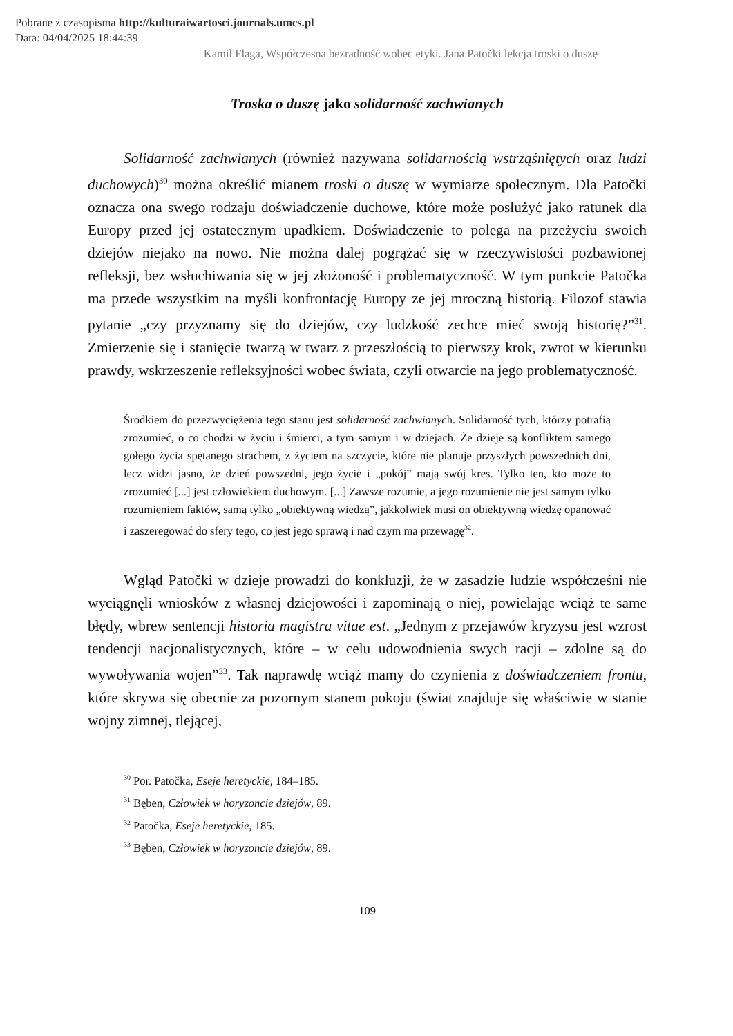Pobrane z czasopisma http://kulturaiwartosci.journals.umcs.pl
Data: 04/04/2025 18:44:39
Kamil Flaga, Współczesna bezradność wobec etyki. Jana Patočki lekcja troski o duszę
Troska o duszę jako solidarność zachwianych
Solidarność zachwianych (również nazywana solidarnością wstrząśniętych oraz ludzi duchowych)<sup>30</sup> można określić mianem troski o duszę w wymiarze społecznym. Dla Patočki oznacza ona swego rodzaju doświadczenie duchowe, które może posłużyć jako ratunek dla Europy przed jej ostatecznym upadkiem. Doświadczenie to polega na przeżyciu swoich dziejów niejako na nowo. Nie można dalej pogrążać się w rzeczywistości pozbawionej refleksji, bez wsłuchiwania się w jej złożoność i problematyczność. W tym punkcie Patočka ma przede wszystkim na myśli konfrontację Europy ze jej mroczną historią. Filozof stawia pytanie „czy przyznamy się do dziejów, czy ludzkość zechce mieć swoją historię?”<sup>31</sup>. Zmierzenie się i stanięcie twarzą w twarz z przeszłością to pierwszy krok, zwrot w kierunku prawdy, wskrzeszenie refleksyjności wobec świata, czyli otwarcie na jego problematyczność.
Środkiem do przezwyciężenia tego stanu jest solidarność zachwianych. Solidarność tych, którzy potrafią zrozumieć, o co chodzi w życiu i śmierci, a tym samym i w dziejach. Że dzieje są konfliktem samego gołego życia spętanego strachem, z życiem na szczycie, które nie planuje przyszłych powszednich dni, lecz widzi jasno, że dzień powszedni, jego życie i „pokój” mają swój kres. Tylko ten, kto może to zrozumieć [...] jest człowiekiem duchowym. [...] Zawsze rozumie, a jego rozumienie nie jest samym tylko rozumieniem faktów, samą tylko „obiektywną wiedzą”, jakkolwiek musi on obiektywną wiedzę opanować i zaszeregować do sfery tego, co jest jego sprawą i nad czym ma przewagę<sup>32</sup>.
Wgląd Patočki w dzieje prowadzi do konkluzji, że w zasadzie ludzie współcześni nie wyciągnęli wniosków z własnej dziejowości i zapominają o niej, powielając wciąż te same błędy, wbrew sentencji historia magistra vitae est. „Jednym z przejawów kryzysu jest wzrost tendencji nacjonalistycznych, które – w celu udowodnienia swych racji – zdolne są do wywoływania wojen”<sup>33</sup>. Tak naprawdę wciąż mamy do czynienia z doświadczeniem frontu, które skrywa się obecnie za pozornym stanem pokoju (świat znajduje się właściwie w stanie wojny zimnej, tlejącej,
<sup>30</sup> Por. Patočka, Eseje heretyckie, 184–185.
<sup>31</sup> Bęben, Człowiek w horyzoncie dziejów, 89.
<sup>32</sup> Patočka, Eseje heretyckie, 185.
<sup>33</sup> Bęben, Człowiek w horyzoncie dziejów, 89.
109